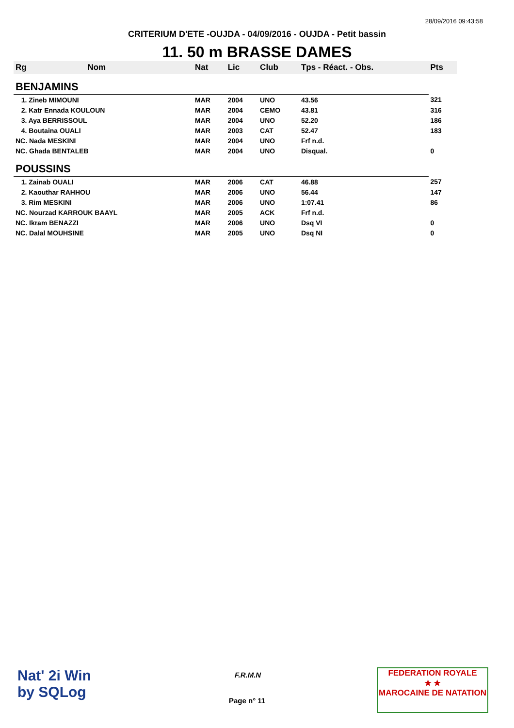28/09/2016 09:43:58
CRITERIUM D'ETE -OUJDA - 04/09/2016 - OUJDA - Petit bassin
11. 50 m BRASSE DAMES
| Rg | Nom | Nat | Lic | Club | Tps - Réact. - Obs. | Pts |
| --- | --- | --- | --- | --- | --- | --- |
| BENJAMINS | | | | | | |
| 1. Zineb MIMOUNI | | MAR | 2004 | UNO | 43.56 | 321 |
| 2. Katr Ennada KOULOUN | | MAR | 2004 | CEMO | 43.81 | 316 |
| 3. Aya BERRISSOUL | | MAR | 2004 | UNO | 52.20 | 186 |
| 4. Boutaina OUALI | | MAR | 2003 | CAT | 52.47 | 183 |
| NC. Nada MESKINI | | MAR | 2004 | UNO | Frf n.d. | |
| NC. Ghada BENTALEB | | MAR | 2004 | UNO | Disqual. | 0 |
| POUSSINS | | | | | | |
| 1. Zainab OUALI | | MAR | 2006 | CAT | 46.88 | 257 |
| 2. Kaouthar RAHHOU | | MAR | 2006 | UNO | 56.44 | 147 |
| 3. Rim MESKINI | | MAR | 2006 | UNO | 1:07.41 | 86 |
| NC. Nourzad KARROUK BAAYL | | MAR | 2005 | ACK | Frf n.d. | |
| NC. Ikram BENAZZI | | MAR | 2006 | UNO | Dsq VI | 0 |
| NC. Dalal MOUHSINE | | MAR | 2005 | UNO | Dsq NI | 0 |
Nat' 2i Win
by SQLog
F.R.M.N
Page n° 11
FEDERATION ROYALE
★ ★
MAROCAINE DE NATATION